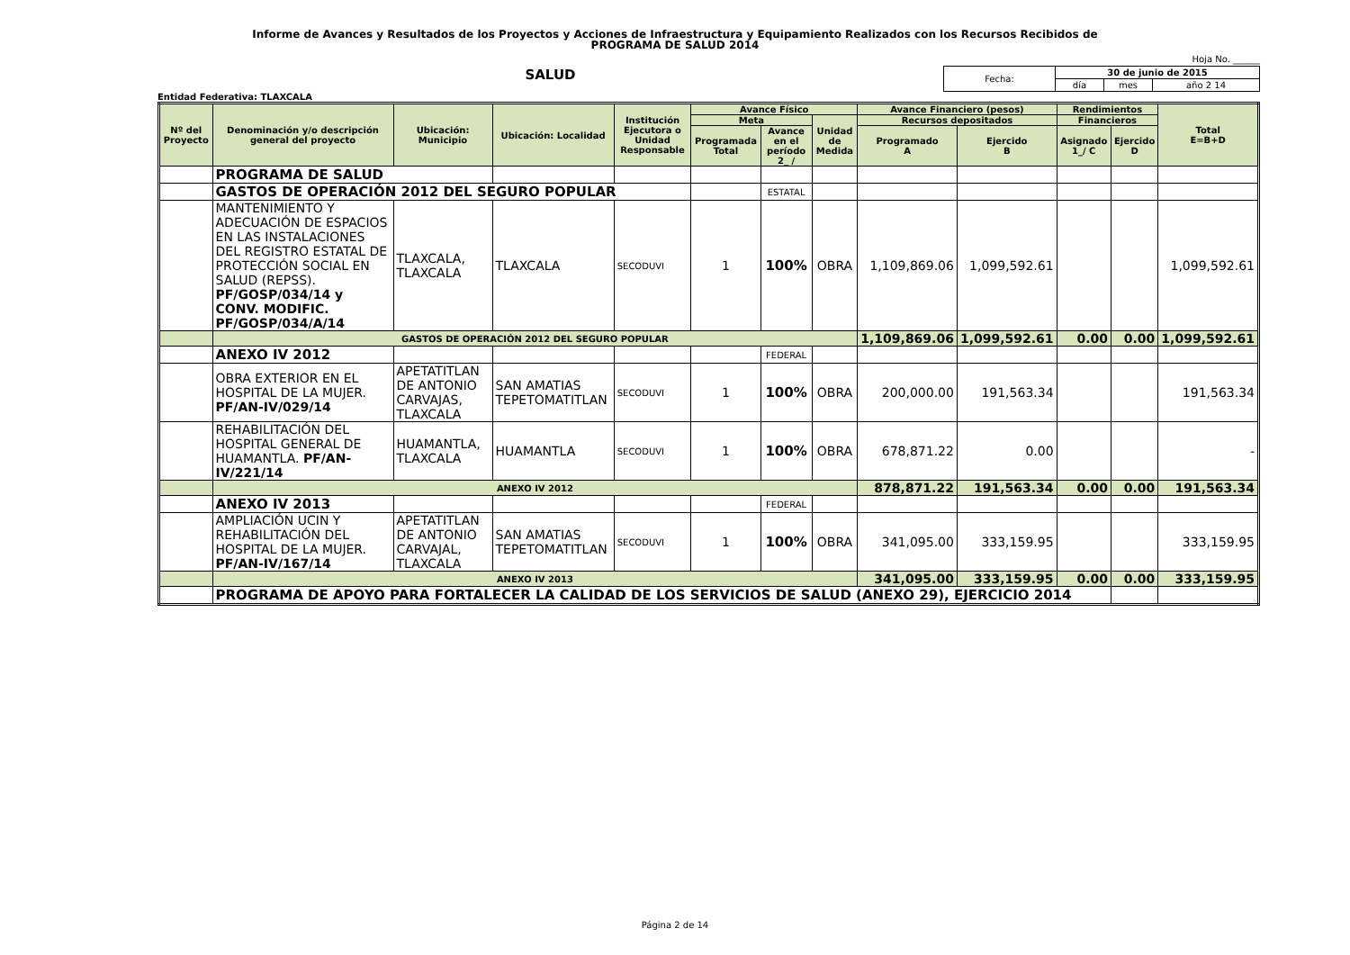Informe de Avances y Resultados de los Proyectos y Acciones de Infraestructura y Equipamiento Realizados con los Recursos Recibidos de
PROGRAMA DE SALUD 2014
SALUD
Entidad Federativa: TLAXCALA
Hoja No. ______
| Fecha: | 30 de junio de 2015 | | |
| | día | mes | año 2 14 |
| Nº del Proyecto | Denominación y/o descripción general del proyecto | Ubicación: Municipio | Ubicación: Localidad | Institución Ejecutora o Unidad Responsable | Avance Físico | | | Avance Financiero (pesos) | | Rendimientos | | Total E=B+D |
| --- | --- | --- | --- | --- | --- | --- | --- | --- | --- | --- | --- | --- |
| | | | | | Meta | | Unidad de Medida | Recursos depositados | | Financieros | | |
| | | | | | Programada Total | Avance en el período 2_ / | | Programado A | Ejercido B | Asignado 1_/ C | Ejercido D | |
| | PROGRAMA DE SALUD | | | | | | | | | | | |
| | GASTOS DE OPERACIÓN 2012 DEL SEGURO POPULAR | | | | | ESTATAL | | | | | | |
| | MANTENIMIENTO Y ADECUACIÓN DE ESPACIOS EN LAS INSTALACIONES DEL REGISTRO ESTATAL DE PROTECCIÓN SOCIAL EN SALUD (REPSS). PF/GOSP/034/14 y CONV. MODIFIC. PF/GOSP/034/A/14 | TLAXCALA, TLAXCALA | TLAXCALA | SECODUVI | 1 | 100% | OBRA | 1,109,869.06 | 1,099,592.61 | | | 1,099,592.61 |
| | GASTOS DE OPERACIÓN 2012 DEL SEGURO POPULAR | | | | | | | 1,109,869.06 | 1,099,592.61 | 0.00 | 0.00 | 1,099,592.61 |
| | ANEXO IV 2012 | | | | | FEDERAL | | | | | | |
| | OBRA EXTERIOR EN EL HOSPITAL DE LA MUJER. PF/AN-IV/029/14 | APETATITLAN DE ANTONIO CARVAJAS, TLAXCALA | SAN AMATIAS TEPETOMATITLAN | SECODUVI | 1 | 100% | OBRA | 200,000.00 | 191,563.34 | | | 191,563.34 |
| | REHABILITACIÓN DEL HOSPITAL GENERAL DE HUAMANTLA. PF/AN-IV/221/14 | HUAMANTLA, TLAXCALA | HUAMANTLA | SECODUVI | 1 | 100% | OBRA | 678,871.22 | 0.00 | | | - |
| | ANEXO IV 2012 | | | | | | | 878,871.22 | 191,563.34 | 0.00 | 0.00 | 191,563.34 |
| | ANEXO IV 2013 | | | | | FEDERAL | | | | | | |
| | AMPLIACIÓN UCIN Y REHABILITACIÓN DEL HOSPITAL DE LA MUJER. PF/AN-IV/167/14 | APETATITLAN DE ANTONIO CARVAJAL, TLAXCALA | SAN AMATIAS TEPETOMATITLAN | SECODUVI | 1 | 100% | OBRA | 341,095.00 | 333,159.95 | | | 333,159.95 |
| | ANEXO IV 2013 | | | | | | | 341,095.00 | 333,159.95 | 0.00 | 0.00 | 333,159.95 |
| | PROGRAMA DE APOYO PARA FORTALECER LA CALIDAD DE LOS SERVICIOS DE SALUD (ANEXO 29), EJERCICIO 2014 | | | | | | | | | | | |
Página 2 de 14